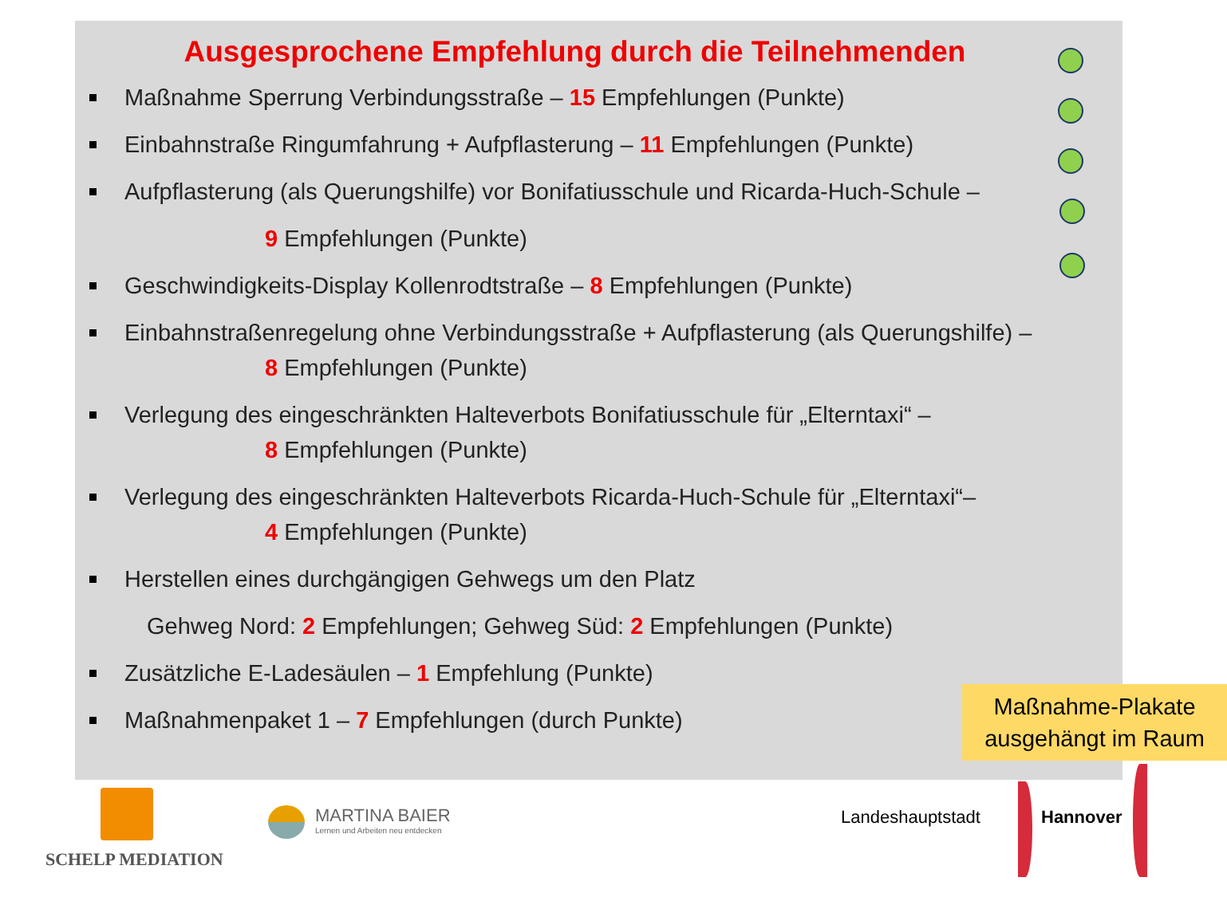Ausgesprochene Empfehlung durch die Teilnehmenden
Maßnahme Sperrung Verbindungsstraße – 15 Empfehlungen (Punkte)
Einbahnstraße Ringumfahrung + Aufpflasterung – 11 Empfehlungen (Punkte)
Aufpflasterung (als Querungshilfe) vor Bonifatiusschule und Ricarda-Huch-Schule –
9 Empfehlungen (Punkte)
Geschwindigkeits-Display Kollenrodtstraße – 8 Empfehlungen (Punkte)
Einbahnstraßenregelung ohne Verbindungsstraße + Aufpflasterung (als Querungshilfe) –
8 Empfehlungen (Punkte)
Verlegung des eingeschränkten Halteverbots Bonifatiusschule für „Elterntaxi“ –
8 Empfehlungen (Punkte)
Verlegung des eingeschränkten Halteverbots Ricarda-Huch-Schule für „Elterntaxi“–
4 Empfehlungen (Punkte)
Herstellen eines durchgängigen Gehwegs um den Platz
Gehweg Nord: 2 Empfehlungen; Gehweg Süd: 2 Empfehlungen (Punkte)
Zusätzliche E-Ladesäulen – 1 Empfehlung (Punkte)
Maßnahmenpaket 1 – 7 Empfehlungen (durch Punkte)
Maßnahme-Plakate ausgehängt im Raum
SCHELP MEDIATION
MARTINA BAIER
Lernen und Arbeiten neu entdecken
Landeshauptstadt Hannover